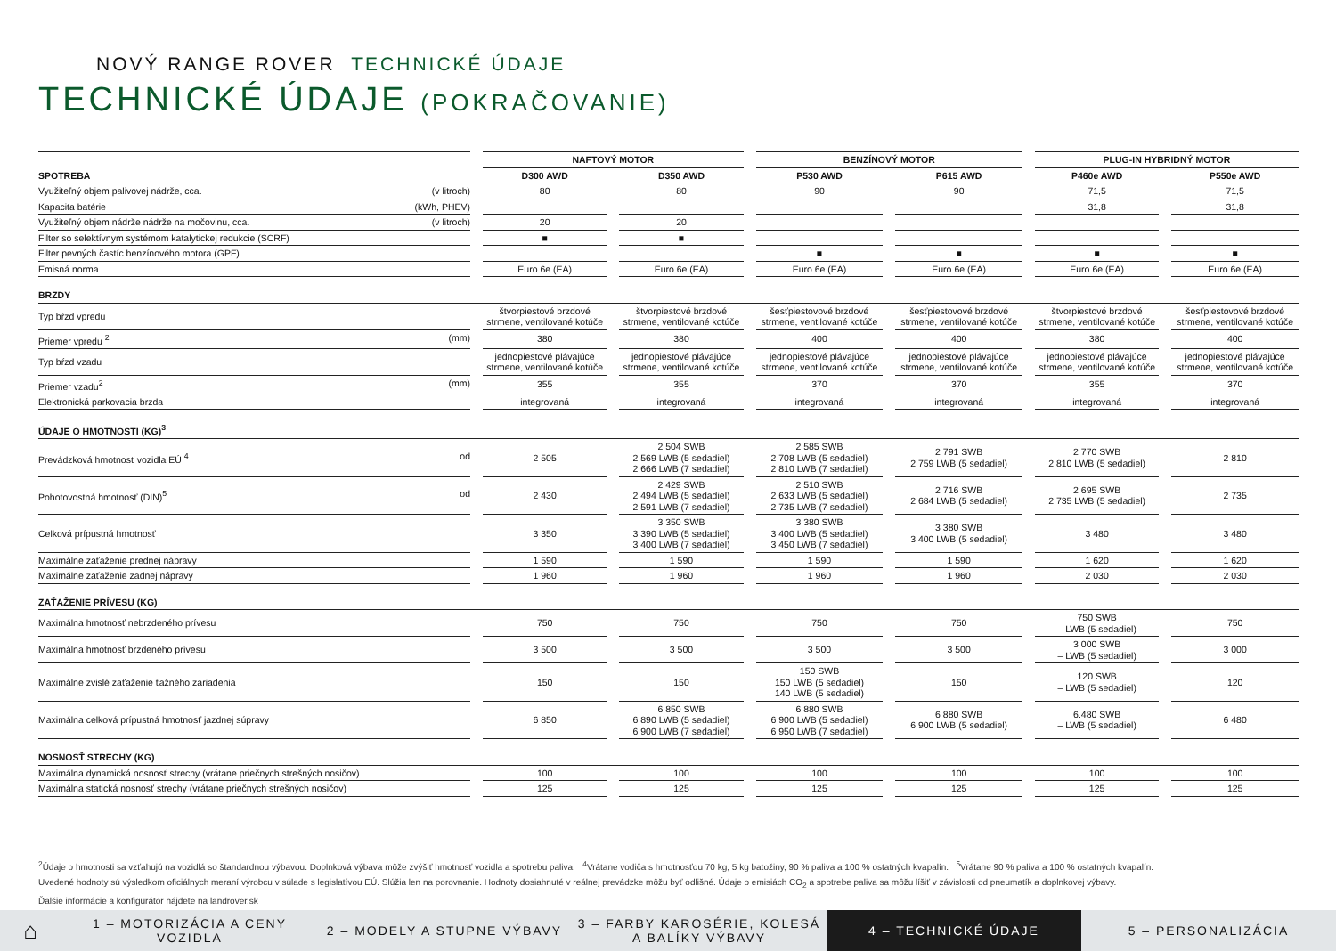NOVÝ RANGE ROVER TECHNICKÉ ÚDAJE
TECHNICKÉ ÚDAJE (POKRAČOVANIE)
| | | NAFTOVÝ MOTOR | | | | BENZÍNOVÝ MOTOR | | | | PLUG-IN HYBRIDNÝ MOTOR | | |
| SPOTREBA | | D300 AWD | | D350 AWD | | P530 AWD | | P615 AWD | | P460e AWD | | P550e AWD |
| Využiteľný objem palivovej nádrže, cca. (v litroch) | | 80 | | 80 | | 90 | | 90 | | 71,5 | | 71,5 |
| Kapacita batérie (kWh, PHEV) | | | | | | | | | | 31,8 | | 31,8 |
| Využiteľný objem nádrže nádrže na močovinu, cca. (v litroch) | | 20 | | 20 | | | | | | | | |
| Filter so selektívnym systémom katalytickej redukcie (SCRF) | | ■ | | ■ | | | | | | | | |
| Filter pevných častíc benzínového motora (GPF) | | | | | | ■ | | ■ | | ■ | | ■ |
| Emisná norma | | Euro 6e (EA) | | Euro 6e (EA) | | Euro 6e (EA) | | Euro 6e (EA) | | Euro 6e (EA) | | Euro 6e (EA) |
| BRZDY | | | | | | | | | | | | |
| Typ bŕzd vpredu | | štvorpiestové brzdové strmene, ventilované kotúče | | štvorpiestové brzdové strmene, ventilované kotúče | | šesťpiestovové brzdové strmene, ventilované kotúče | | šesťpiestovové brzdové strmene, ventilované kotúče | | štvorpiestové brzdové strmene, ventilované kotúče | | šesťpiestovové brzdové strmene, ventilované kotúče |
| Priemer vpredu <sup>2</sup> (mm) | | 380 | | 380 | | 400 | | 400 | | 380 | | 400 |
| Typ bŕzd vzadu | | jednopiestové plávajúce strmene, ventilované kotúče | | jednopiestové plávajúce strmene, ventilované kotúče | | jednopiestové plávajúce strmene, ventilované kotúče | | jednopiestové plávajúce strmene, ventilované kotúče | | jednopiestové plávajúce strmene, ventilované kotúče | | jednopiestové plávajúce strmene, ventilované kotúče |
| Priemer vzadu<sup>2</sup> (mm) | | 355 | | 355 | | 370 | | 370 | | 355 | | 370 |
| Elektronická parkovacia brzda | | integrovaná | | integrovaná | | integrovaná | | integrovaná | | integrovaná | | integrovaná |
| ÚDAJE O HMOTNOSTI (KG)<sup>3</sup> | | | | | | | | | | | | |
| Prevádzková hmotnosť vozidla EÚ <sup>4</sup> od | | 2 505 | | 2 504 SWB 2 569 LWB (5 sedadiel) 2 666 LWB (7 sedadiel) | | 2 585 SWB 2 708 LWB (5 sedadiel) 2 810 LWB (7 sedadiel) | | 2 791 SWB 2 759 LWB (5 sedadiel) | | 2 770 SWB 2 810 LWB (5 sedadiel) | | 2 810 |
| Pohotovostná hmotnosť (DIN)<sup>5</sup> od | | 2 430 | | 2 429 SWB 2 494 LWB (5 sedadiel) 2 591 LWB (7 sedadiel) | | 2 510 SWB 2 633 LWB (5 sedadiel) 2 735 LWB (7 sedadiel) | | 2 716 SWB 2 684 LWB (5 sedadiel) | | 2 695 SWB 2 735 LWB (5 sedadiel) | | 2 735 |
| Celková prípustná hmotnosť | | 3 350 | | 3 350 SWB 3 390 LWB (5 sedadiel) 3 400 LWB (7 sedadiel) | | 3 380 SWB 3 400 LWB (5 sedadiel) 3 450 LWB (7 sedadiel) | | 3 380 SWB 3 400 LWB (5 sedadiel) | | 3 480 | | 3 480 |
| Maximálne zaťaženie prednej nápravy | | 1 590 | | 1 590 | | 1 590 | | 1 590 | | 1 620 | | 1 620 |
| Maximálne zaťaženie zadnej nápravy | | 1 960 | | 1 960 | | 1 960 | | 1 960 | | 2 030 | | 2 030 |
| ZAŤAŽENIE PRÍVESU (KG) | | | | | | | | | | | | |
| Maximálna hmotnosť nebrzdeného prívesu | | 750 | | 750 | | 750 | | 750 | | 750 SWB – LWB (5 sedadiel) | | 750 |
| Maximálna hmotnosť brzdeného prívesu | | 3 500 | | 3 500 | | 3 500 | | 3 500 | | 3 000 SWB – LWB (5 sedadiel) | | 3 000 |
| Maximálne zvislé zaťaženie ťažného zariadenia | | 150 | | 150 | | 150 SWB 150 LWB (5 sedadiel) 140 LWB (5 sedadiel) | | 150 | | 120 SWB – LWB (5 sedadiel) | | 120 |
| Maximálna celková prípustná hmotnosť jazdnej súpravy | | 6 850 | | 6 850 SWB 6 890 LWB (5 sedadiel) 6 900 LWB (7 sedadiel) | | 6 880 SWB 6 900 LWB (5 sedadiel) 6 950 LWB (7 sedadiel) | | 6 880 SWB 6 900 LWB (5 sedadiel) | | 6.480 SWB – LWB (5 sedadiel) | | 6 480 |
| NOSNOSŤ STRECHY (KG) | | | | | | | | | | | | |
| Maximálna dynamická nosnosť strechy (vrátane priečnych strešných nosičov) | | 100 | | 100 | | 100 | | 100 | | 100 | | 100 |
| Maximálna statická nosnosť strechy (vrátane priečnych strešných nosičov) | | 125 | | 125 | | 125 | | 125 | | 125 | | 125 |
<sup>2</sup> Údaje o hmotnosti sa vzťahujú na vozidlá so štandardnou výbavou. Doplnková výbava môže zvýšiť hmotnosť vozidla a spotrebu paliva. <sup>4</sup>Vrátane vodiča s hmotnosťou 70 kg, 5 kg batožiny, 90 % paliva a 100 % ostatných kvapalín. <sup>5</sup>Vrátane 90 % paliva a 100 % ostatných kvapalín.
Uvedené hodnoty sú výsledkom oficiálnych meraní výrobcu v súlade s legislatívou EÚ. Slúžia len na porovnanie. Hodnoty dosiahnuté v reálnej prevádzke môžu byť odlišné. Údaje o emisiách CO<sub>2</sub> a spotrebe paliva sa môžu líšiť v závislosti od pneumatík a doplnkovej výbavy.
Ďalšie informácie a konfigurátor nájdete na landrover.sk
⌂
1 – MOTORIZÁCIA A CENY VOZIDLA 2 – MODELY A STUPNE VÝBAVY
3 – FARBY KAROSÉRIE, KOLESÁ A BALÍKY VÝBAVY
4 – TECHNICKÉ ÚDAJE
5 – PERSONALIZÁCIA